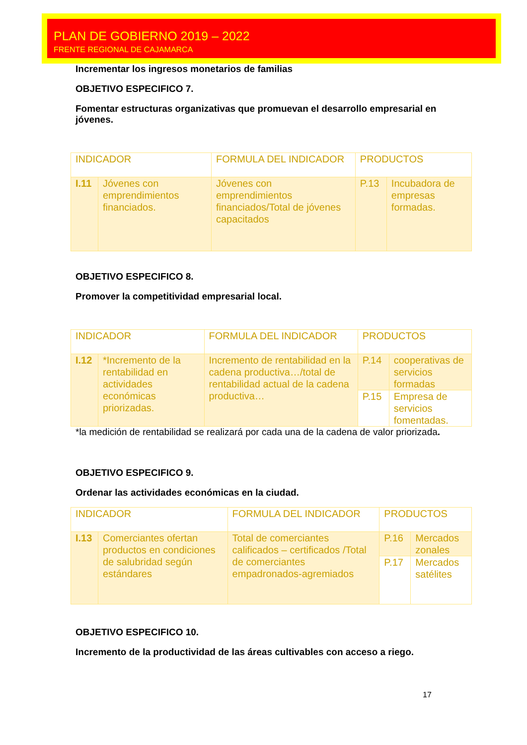PLAN DE GOBIERNO 2019 – 2022
FRENTE REGIONAL DE CAJAMARCA
Incrementar los ingresos monetarios de familias
OBJETIVO ESPECIFICO 7.
Fomentar estructuras organizativas que promuevan el desarrollo empresarial en jóvenes.
| INDICADOR | | FORMULA DEL INDICADOR | PRODUCTOS | |
| I.11 | Jóvenes con emprendimientos financiados. | Jóvenes con emprendimientos financiados/Total de jóvenes capacitados | P.13 | Incubadora de empresas formadas. |
OBJETIVO ESPECIFICO 8.
Promover la competitividad empresarial local.
| INDICADOR | | FORMULA DEL INDICADOR | PRODUCTOS | |
| I.12 | *Incremento de la rentabilidad en actividades económicas priorizadas. | Incremento de rentabilidad en la cadena productiva…/total de rentabilidad actual de la cadena productiva… | P.14 | cooperativas de servicios formadas |
| | | | P.15 | Empresa de servicios fomentadas. |
*la medición de rentabilidad se realizará por cada una de la cadena de valor priorizada.
OBJETIVO ESPECIFICO 9.
Ordenar las actividades económicas en la ciudad.
| INDICADOR | | FORMULA DEL INDICADOR | PRODUCTOS | |
| I.13 | Comerciantes ofertan productos en condiciones de salubridad según estándares | Total de comerciantes calificados – certificados /Total de comerciantes empadronados-agremiados | P.16 | Mercados zonales |
| | | | P.17 | Mercados satélites |
OBJETIVO ESPECIFICO 10.
Incremento de la productividad de las áreas cultivables con acceso a riego.
17